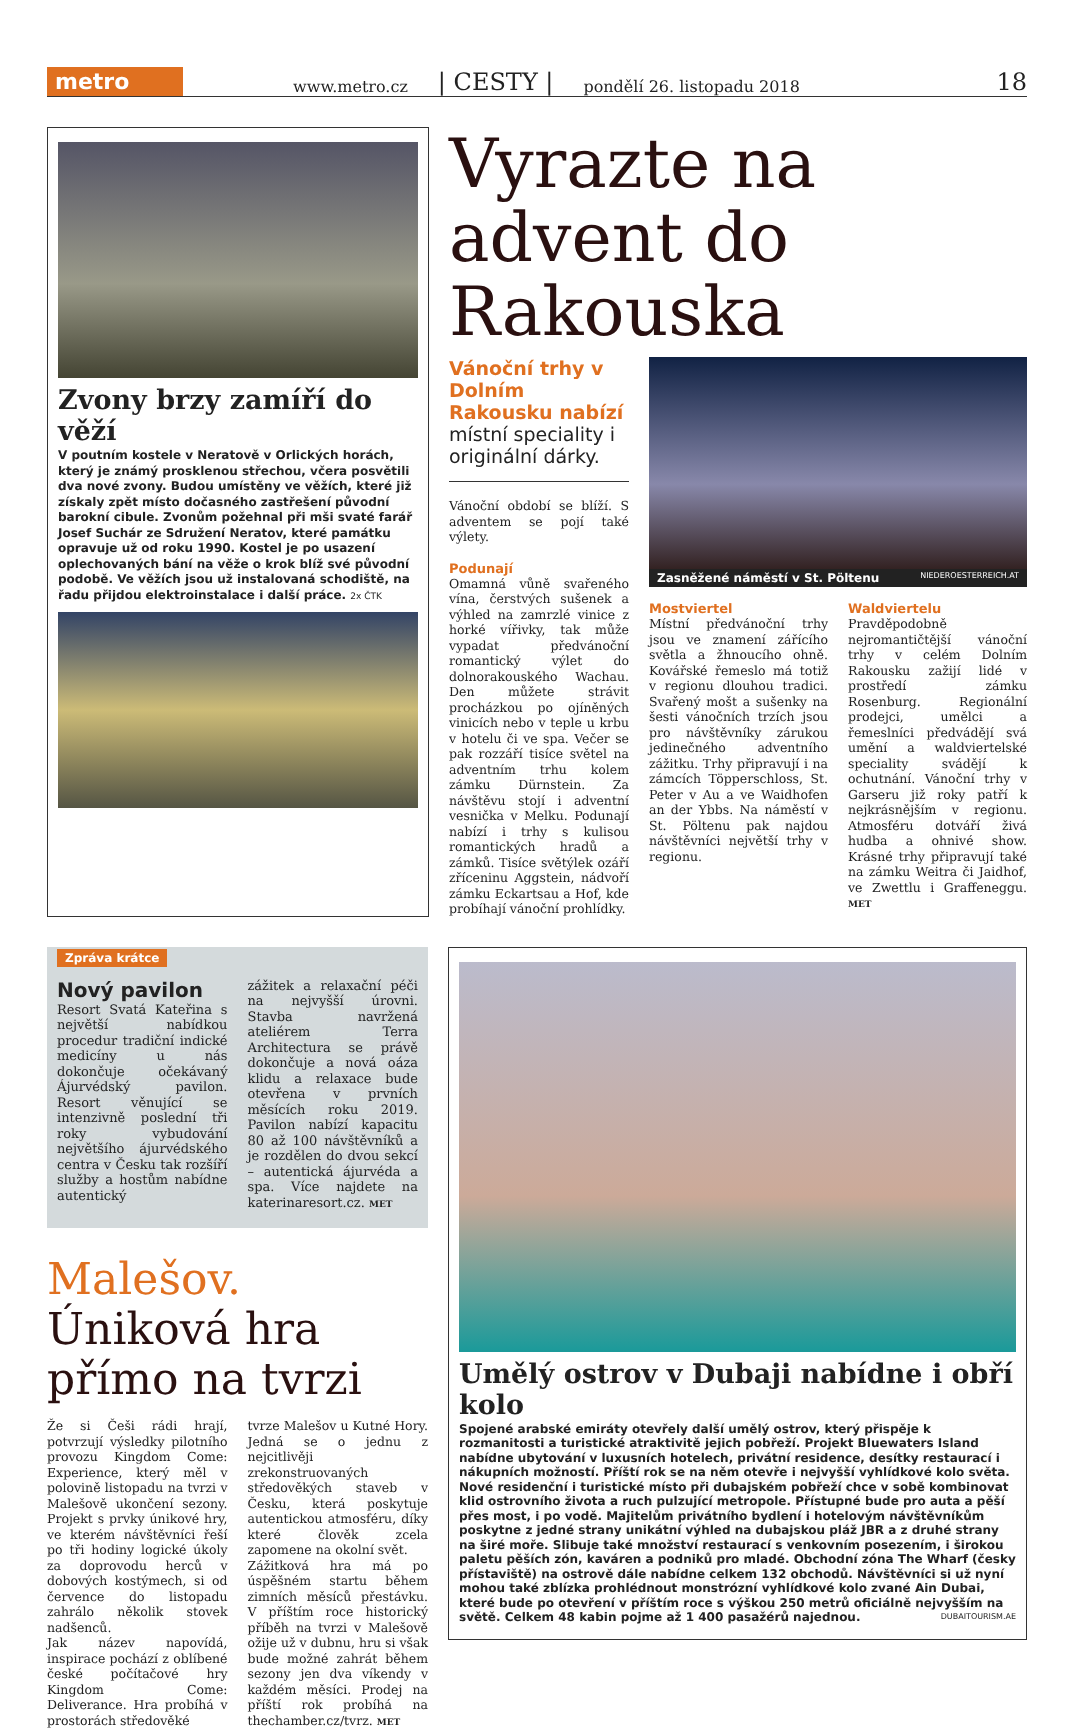metro
www.metro.cz | CESTY | pondělí 26. listopadu 2018 18
Zvony brzy zamíří do věží
V poutním kostele v Neratově v Orlických horách, který je známý prosklenou střechou, včera posvětili dva nové zvony. Budou umístěny ve věžích, které již získaly zpět místo dočasného zastřešení původní barokní cibule. Zvonům požehnal při mši svaté farář Josef Suchár ze Sdružení Neratov, které památku opravuje už od roku 1990. Kostel je po usazení oplechovaných bání na věže o krok blíž své původní podobě. Ve věžích jsou už instalovaná schodiště, na řadu přijdou elektroinstalace i další práce. 2x ČTK
Vyrazte na advent do Rakouska
Vánoční trhy v Dolním Rakousku nabízí místní speciality i originální dárky.
Vánoční období se blíží. S adventem se pojí také výlety.
Podunají
Omamná vůně svařeného vína, čerstvých sušenek a výhled na zamrzlé vinice z horké vířivky, tak může vypadat předvánoční romantický výlet do dolnorakouského Wachau. Den můžete strávit procházkou po ojíněných vinicích nebo v teple u krbu v hotelu či ve spa. Večer se pak rozzáří tisíce světel na adventním trhu kolem zámku Dürnstein. Za návštěvu stojí i adventní vesnička v Melku. Podunají nabízí i trhy s kulisou romantických hradů a zámků. Tisíce světýlek ozáří zříceninu Aggstein, nádvoří zámku Eckartsau a Hof, kde probíhají vánoční prohlídky.
Zasněžené náměstí v St. Pöltenu NIEDEROESTERREICH.AT
Mostviertel
Místní předvánoční trhy jsou ve znamení zářícího světla a žhnoucího ohně. Kovářské řemeslo má totiž v regionu dlouhou tradici. Svařený mošt a sušenky na šesti vánočních trzích jsou pro návštěvníky zárukou jedinečného adventního zážitku. Trhy připravují i na zámcích Töpperschloss, St. Peter v Au a ve Waidhofen an der Ybbs. Na náměstí v St. Pöltenu pak najdou návštěvníci největší trhy v regionu.
Waldviertelu
Pravděpodobně nejromantičtější vánoční trhy v celém Dolním Rakousku zažijí lidé v prostředí zámku Rosenburg. Regionální prodejci, umělci a řemeslníci předvádějí svá umění a waldviertelské speciality svádějí k ochutnání. Vánoční trhy v Garseru již roky patří k nejkrásnějším v regionu. Atmosféru dotváří živá hudba a ohnivé show. Krásné trhy připravují také na zámku Weitra či Jaidhof, ve Zwettlu i Graffeneggu. MET
Zpráva krátce
Nový pavilon
Resort Svatá Kateřina s největší nabídkou procedur tradiční indické medicíny u nás dokončuje očekávaný Ájurvédský pavilon. Resort věnující se intenzivně poslední tři roky vybudování největšího ájurvédského centra v Česku tak rozšíří služby a hostům nabídne autentický
zážitek a relaxační péči na nejvyšší úrovni. Stavba navržená ateliérem Terra Architectura se právě dokončuje a nová oáza klidu a relaxace bude otevřena v prvních měsících roku 2019. Pavilon nabízí kapacitu 80 až 100 návštěvníků a je rozdělen do dvou sekcí – autentická ájurvéda a spa. Více najdete na katerinaresort.cz. MET
Malešov. Úniková hra přímo na tvrzi
Že si Češi rádi hrají, potvrzují výsledky pilotního provozu Kingdom Come: Experience, který měl v polovině listopadu na tvrzi v Malešově ukončení sezony. Projekt s prvky únikové hry, ve kterém návštěvníci řeší po tři hodiny logické úkoly za doprovodu herců v dobových kostýmech, si od července do listopadu zahrálo několik stovek nadšenců.
Jak název napovídá, inspirace pochází z oblíbené české počítačové hry Kingdom Come: Deliverance. Hra probíhá v prostorách středověké
tvrze Malešov u Kutné Hory. Jedná se o jednu z nejcitlivěji zrekonstruovaných středověkých staveb v Česku, která poskytuje autentickou atmosféru, díky které člověk zcela zapomene na okolní svět.
Zážitková hra má po úspěšném startu během zimních měsíců přestávku. V příštím roce historický příběh na tvrzi v Malešově ožije už v dubnu, hru si však bude možné zahrát během sezony jen dva víkendy v každém měsíci. Prodej na příští rok probíhá na thechamber.cz/tvrz. MET
Umělý ostrov v Dubaji nabídne i obří kolo
Spojené arabské emiráty otevřely další umělý ostrov, který přispěje k rozmanitosti a turistické atraktivitě jejich pobřeží. Projekt Bluewaters Island nabídne ubytování v luxusních hotelech, privátní residence, desítky restaurací i nákupních možností. Příští rok se na něm otevře i nejvyšší vyhlídkové kolo světa. Nové residenční i turistické místo při dubajském pobřeží chce v sobě kombinovat klid ostrovního života a ruch pulzující metropole. Přístupné bude pro auta a pěší přes most, i po vodě. Majitelům privátního bydlení i hotelovým návštěvníkům poskytne z jedné strany unikátní výhled na dubajskou pláž JBR a z druhé strany na širé moře. Slibuje také množství restaurací s venkovním posezením, i širokou paletu pěších zón, kaváren a podniků pro mladé. Obchodní zóna The Wharf (česky přístaviště) na ostrově dále nabídne celkem 132 obchodů. Návštěvníci si už nyní mohou také zblízka prohlédnout monstrózní vyhlídkové kolo zvané Ain Dubai, které bude po otevření v příštím roce s výškou 250 metrů oficiálně nejvyšším na světě. Celkem 48 kabin pojme až 1 400 pasažérů najednou. DUBAITOURISM.AE